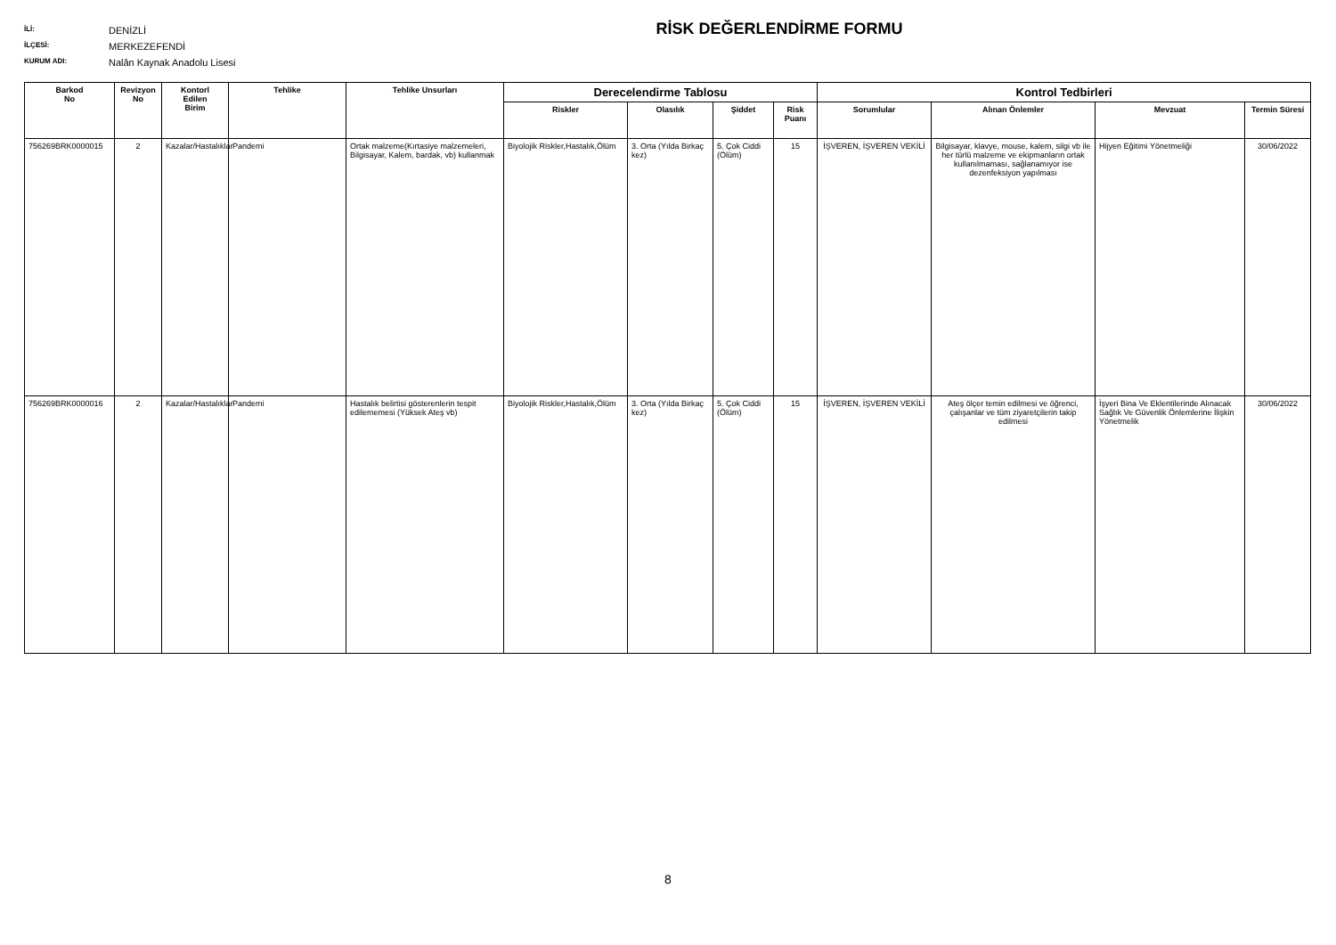İLİ: DENİZLİ
İLÇESİ: MERKEZEFENDİ
KURUM ADI: Nalân Kaynak Anadolu Lisesi
RİSK DEĞERLENDİRME FORMU
| Barkod No | Revizyon No | Kontorl Edilen Birim | Tehlike | Tehlike Unsurları | Derecelendirme Tablosu | | | | Kontrol Tedbirleri | | | |
| --- | --- | --- | --- | --- | --- | --- | --- | --- | --- | --- | --- | --- |
| | | | | | Riskler | Olasılık | Şiddet | Risk Puanı | Sorumlular | Alınan Önlemler | Mevzuat | Termin Süresi |
| 756269BRK0000015 | 2 | Kazalar/Hastalıklar | Pandemi | Ortak malzeme(Kırtasiye malzemeleri, Bilgisayar, Kalem, bardak, vb) kullanmak | Biyolojik Riskler,Hastalık,Ölüm | 3. Orta (Yılda Birkaç kez) | 5. Çok Ciddi (Ölüm) | 15 | İŞVEREN, İŞVEREN VEKİLİ | Bilgisayar, klavye, mouse, kalem, silgi vb ile her türlü malzeme ve ekipmanların ortak kullanılmaması, sağlanamıyor ise dezenfeksiyon yapılması | Hijyen Eğitimi Yönetmeliği | 30/06/2022 |
| 756269BRK0000016 | 2 | Kazalar/Hastalıklar | Pandemi | Hastalık belirtisi gösterenlerin tespit edilememesi (Yüksek Ateş vb) | Biyolojik Riskler,Hastalık,Ölüm | 3. Orta (Yılda Birkaç kez) | 5. Çok Ciddi (Ölüm) | 15 | İŞVEREN, İŞVEREN VEKİLİ | Ateş ölçer temin edilmesi ve öğrenci, çalışanlar ve tüm ziyaretçilerin takip edilmesi | İşyeri Bina Ve Eklentilerinde Alınacak Sağlık Ve Güvenlik Önlemlerine İlişkin Yönetmelik | 30/06/2022 |
8